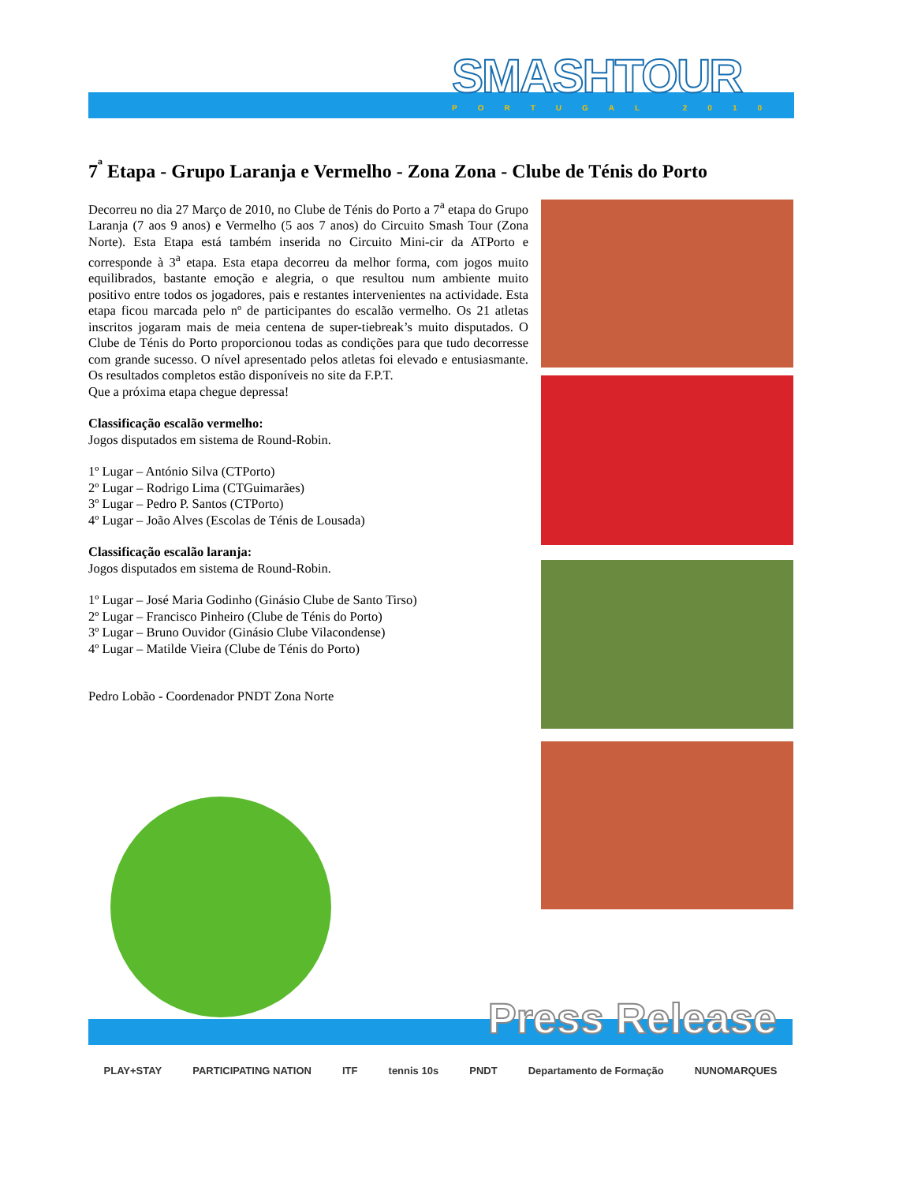SMASHTOUR
PORTUGAL 2010
7<sup>ª</sup> Etapa - Grupo Laranja e Vermelho - Zona Zona - Clube de Ténis do Porto
Decorreu no dia 27 Março de 2010, no Clube de Ténis do Porto a 7<sup>a</sup> etapa do Grupo Laranja (7 aos 9 anos) e Vermelho (5 aos 7 anos) do Circuito Smash Tour (Zona Norte). Esta Etapa está também inserida no Circuito Mini-cir da ATPorto e corresponde à 3<sup>a</sup> etapa. Esta etapa decorreu da melhor forma, com jogos muito equilibrados, bastante emoção e alegria, o que resultou num ambiente muito positivo entre todos os jogadores, pais e restantes intervenientes na actividade. Esta etapa ficou marcada pelo nº de participantes do escalão vermelho. Os 21 atletas inscritos jogaram mais de meia centena de super-tiebreak’s muito disputados. O Clube de Ténis do Porto proporcionou todas as condições para que tudo decorresse com grande sucesso. O nível apresentado pelos atletas foi elevado e entusiasmante. Os resultados completos estão disponíveis no site da F.P.T.
Que a próxima etapa chegue depressa!
Classificação escalão vermelho:
Jogos disputados em sistema de Round-Robin.
1º Lugar – António Silva (CTPorto)
2º Lugar – Rodrigo Lima (CTGuimarães)
3º Lugar – Pedro P. Santos (CTPorto)
4º Lugar – João Alves (Escolas de Ténis de Lousada)
Classificação escalão laranja:
Jogos disputados em sistema de Round-Robin.
1º Lugar – José Maria Godinho (Ginásio Clube de Santo Tirso)
2º Lugar – Francisco Pinheiro (Clube de Ténis do Porto)
3º Lugar – Bruno Ouvidor (Ginásio Clube Vilacondense)
4º Lugar – Matilde Vieira (Clube de Ténis do Porto)
Pedro Lobão - Coordenador PNDT Zona Norte
Press Release
PLAY+STAY PARTICIPATING NATION ITF tennis 10s PNDT Departamento de Formação NUNOMARQUES